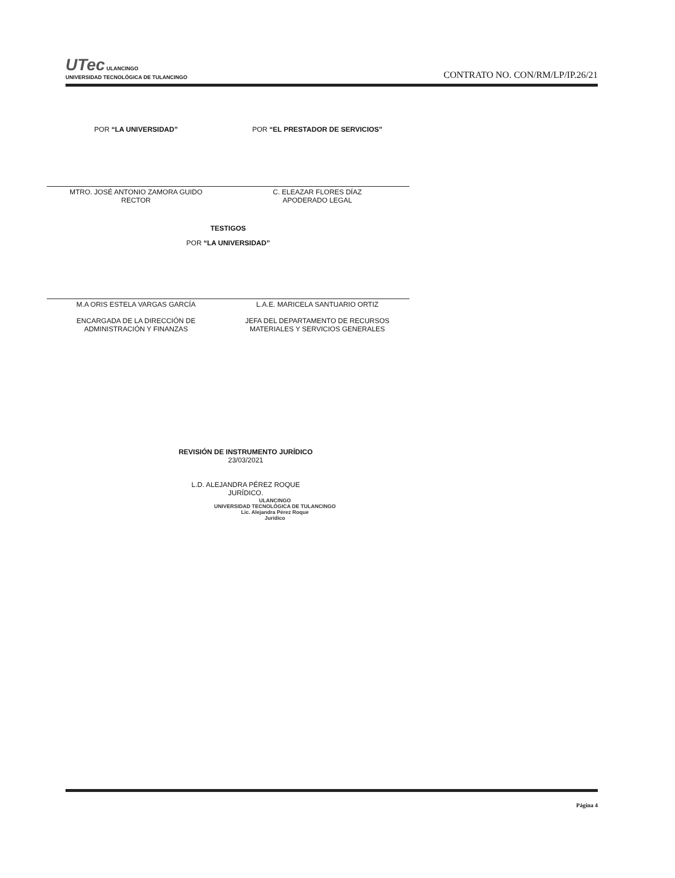UTec ULANCINGO
UNIVERSIDAD TECNOLÓGICA DE TULANCINGO
CONTRATO NO. CON/RM/LP/IP.26/21
POR “LA UNIVERSIDAD” POR “EL PRESTADOR DE SERVICIOS”
MTRO. JOSÉ ANTONIO ZAMORA GUIDO
RECTOR
C. ELEAZAR FLORES DÍAZ
APODERADO LEGAL
TESTIGOS
POR “LA UNIVERSIDAD”
M.A ORIS ESTELA VARGAS GARCÍA
ENCARGADA DE LA DIRECCIÓN DE
ADMINISTRACIÓN Y FINANZAS
L.A.E. MARICELA SANTUARIO ORTIZ
JEFA DEL DEPARTAMENTO DE RECURSOS
MATERIALES Y SERVICIOS GENERALES
REVISIÓN DE INSTRUMENTO JURÍDICO
23/03/2021
L.D. ALEJANDRA PÉREZ ROQUE
JURÍDICO.
ULANCINGO
UNIVERSIDAD TECNOLÓGICA DE TULANCINGO
Lic. Alejandra Pérez Roque
Jurídico
Página 4